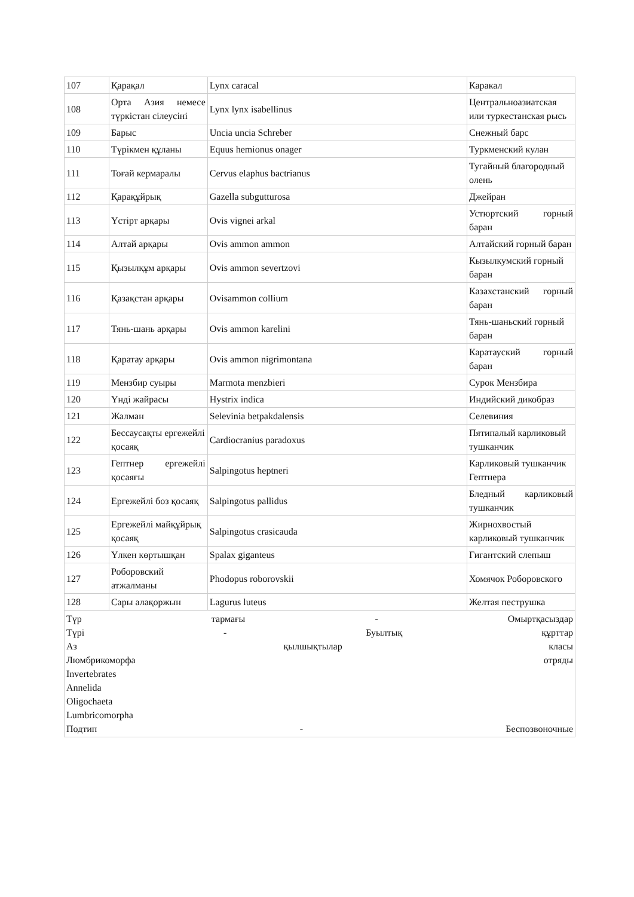| 107 | Қарақал | Lynx caracal | Каракал |
| 108 | Орта Азия немесе түркістан сілеусіні | Lynx lynx isabellinus | Центральноазиатская или туркестанская рысь |
| 109 | Барыс | Uncia uncia Schreber | Снежный барс |
| 110 | Түрікмен құланы | Equus hemionus onager | Туркменский кулан |
| 111 | Тоғай кермаралы | Cervus elaphus bactrianus | Тугайный благородный олень |
| 112 | Қарақұйрық | Gazella subgutturosa | Джейран |
| 113 | Үстірт арқары | Ovis vignei arkal | Устюртский горный баран |
| 114 | Алтай арқары | Ovis ammon ammon | Алтайский горный баран |
| 115 | Қызылқұм арқары | Ovis ammon severtzovi | Кызылкумский горный баран |
| 116 | Қазақстан арқары | Ovisammon collium | Казахстанский горный баран |
| 117 | Тянь-шань арқары | Ovis ammon karelini | Тянь-шаньский горный баран |
| 118 | Қаратау арқары | Ovis ammon nigrimontana | Каратауский горный баран |
| 119 | Мензбир суыры | Marmota menzbieri | Сурок Мензбира |
| 120 | Үнді жайрасы | Hystrix indica | Индийский дикобраз |
| 121 | Жалман | Selevinia betpakdalensis | Селевиния |
| 122 | Бессаусақты ергежейлі қосаяқ | Cardiocranius paradoxus | Пятипалый карликовый тушканчик |
| 123 | Гептнер ергежейлі қосаяғы | Salpingotus heptneri | Карликовый тушканчик Гептнера |
| 124 | Ергежейлі боз қосаяқ | Salpingotus pallidus | Бледный карликовый тушканчик |
| 125 | Ергежейлі майқұйрық қосаяқ | Salpingotus crasicauda | Жирнохвостый карликовый тушканчик |
| 126 | Үлкен көртышқан | Spalax giganteus | Гигантский слепыш |
| 127 | Роборовский атжалманы | Phodopus roborovskii | Хомячок Роборовского |
| 128 | Сары алақоржын | Lagurus luteus | Желтая пеструшка |
| Түр тармағы - Омыртқасыздар Түрі - Буылтық құрттар Аз қылшықтылар класы Люмбрикоморфа отряды Invertebrates Annelida Oligochaeta Lumbricomorpha Подтип - Беспозвоночные | | | |